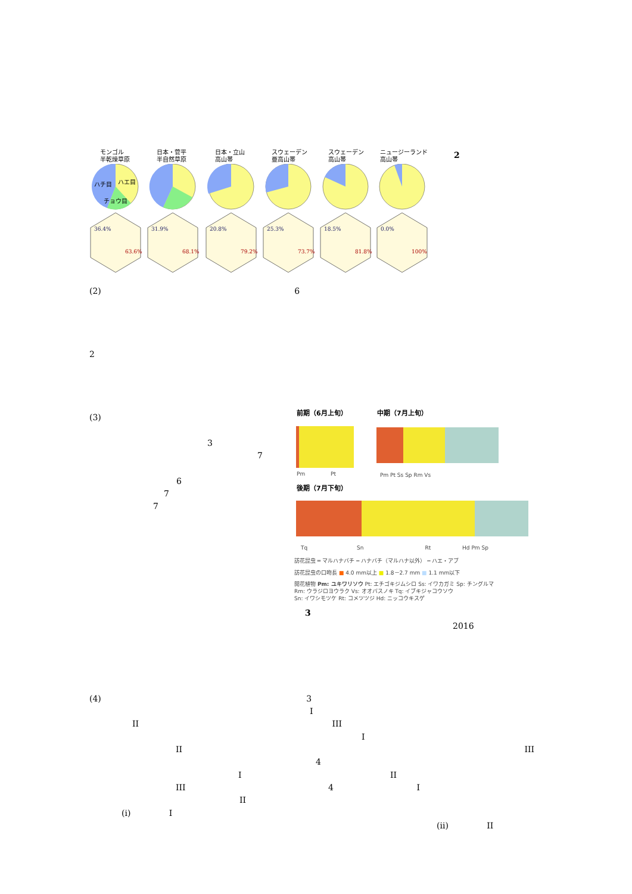モンゴル
半乾燥草原
日本・菅平
半自然草原
日本・立山
高山帯
スウェーデン
亜高山帯
スウェーデン
高山帯
ニュージーランド
高山帯
2
ハチ目
ハエ目
チョウ目
63.6%
68.1%
79.2%
73.7%
81.8%
100%
36.4%
31.9%
20.8%
25.3%
18.5%
0.0%
(2) 6
2
(3)
3
7
6
7
7
前期（6月上旬） 中期（7月上旬）
Pm Pt Pm Pt Ss Sp Rm Vs
後期（7月下旬）
Tq Sn Rt Hd Pm Sp
訪花昆虫 ═ マルハナバチ ┅ ハナバチ（マルハナ以外） ┅ ハエ・アブ
訪花昆虫の口吻長 ■ 4.0 mm以上 ■ 1.8－2.7 mm ■ 1.1 mm以下
開花植物 Pm: ユキワリソウ Pt: エチゴキジムシロ Ss: イワカガミ Sp: チングルマ
Rm: ウラジロヨウラク Vs: オオバスノキ Tq: イブキジャコウソウ
Sn: イワシモツケ Rt: コメツツジ Hd: ニッコウキスゲ
3
2016
(4) 3
I
II III
I
II III
4
I II
III 4 I
II
(i) I
(ii) II